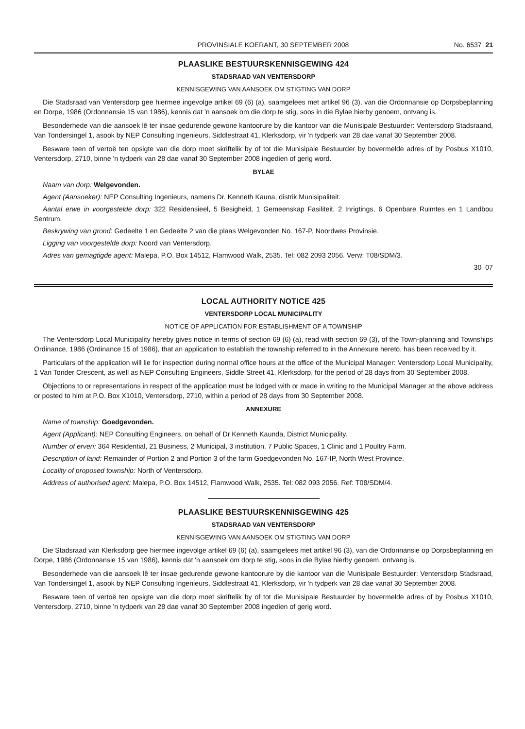PROVINSIALE KOERANT, 30 SEPTEMBER 2008 No. 6537 21
PLAASLIKE BESTUURSKENNISGEWING 424
STADSRAAD VAN VENTERSDORP
KENNISGEWING VAN AANSOEK OM STIGTING VAN DORP
Die Stadsraad van Ventersdorp gee hiermee ingevolge artikel 69 (6) (a), saamgelees met artikel 96 (3), van die Ordonnansie op Dorpsbeplanning en Dorpe, 1986 (Ordonnansie 15 van 1986), kennis dat 'n aansoek om die dorp te stig, soos in die Bylae hierby genoem, ontvang is.
Besonderhede van die aansoek lê ter insae gedurende gewone kantoorure by die kantoor van die Munisipale Bestuurder: Ventersdorp Stadsraand, Van Tondersingel 1, asook by NEP Consulting Ingenieurs, Siddlestraat 41, Klerksdorp, vir 'n tydperk van 28 dae vanaf 30 September 2008.
Besware teen of vertoë ten opsigte van die dorp moet skriftelik by of tot die Munisipale Bestuurder by bovermelde adres of by Posbus X1010, Ventersdorp, 2710, binne 'n tydperk van 28 dae vanaf 30 September 2008 ingedien of gerig word.
BYLAE
Naam van dorp: Welgevonden.
Agent (Aansoeker): NEP Consulting Ingenieurs, namens Dr. Kenneth Kauna, distrik Munisipaliteit.
Aantal erwe in voorgestelde dorp: 322 Residensieel, 5 Besigheid, 1 Gemeenskap Fasiliteit, 2 Inrigtings, 6 Openbare Ruimtes en 1 Landbou Sentrum.
Beskrywing van grond: Gedeelte 1 en Gedeelte 2 van die plaas Welgevonden No. 167-P, Noordwes Provinsie.
Ligging van voorgestelde dorp: Noord van Ventersdorp.
Adres van gemagtigde agent: Malepa, P.O. Box 14512, Flamwood Walk, 2535. Tel: 082 2093 2056. Verw: T08/SDM/3.
30–07
LOCAL AUTHORITY NOTICE 425
VENTERSDORP LOCAL MUNICIPALITY
NOTICE OF APPLICATION FOR ESTABLISHMENT OF A TOWNSHIP
The Ventersdorp Local Municipality hereby gives notice in terms of section 69 (6) (a), read with section 69 (3), of the Town-planning and Townships Ordinance, 1986 (Ordinance 15 of 1986), that an application to establish the township referred to in the Annexure hereto, has been received by it.
Particulars of the application will lie for inspection during normal office hours at the office of the Municipal Manager: Ventersdorp Local Municipality, 1 Van Tonder Crescent, as well as NEP Consulting Engineers, Siddle Street 41, Klerksdorp, for the period of 28 days from 30 September 2008.
Objections to or representations in respect of the application must be lodged with or made in writing to the Municipal Manager at the above address or posted to him at P.O. Box X1010, Ventersdorp, 2710, within a period of 28 days from 30 September 2008.
ANNEXURE
Name of township: Goedgevonden.
Agent (Applicant): NEP Consulting Engineers, on behalf of Dr Kenneth Kaunda, District Municipality.
Number of erven: 364 Residential, 21 Business, 2 Municipal, 3 institution, 7 Public Spaces, 1 Clinic and 1 Poultry Farm.
Description of land: Remainder of Portion 2 and Portion 3 of the farm Goedgevonden No. 167-IP, North West Province.
Locality of proposed township: North of Ventersdorp.
Address of authorised agent: Malepa, P.O. Box 14512, Flamwood Walk, 2535. Tel: 082 093 2056. Ref: T08/SDM/4.
PLAASLIKE BESTUURSKENNISGEWING 425
STADSRAAD VAN VENTERSDORP
KENNISGEWING VAN AANSOEK OM STIGTING VAN DORP
Die Stadsraad van Klerksdorp gee hiermee ingevolge artikel 69 (6) (a), saamgelees met artikel 96 (3), van die Ordonnansie op Dorpsbeplanning en Dorpe, 1986 (Ordonnansie 15 van 1986), kennis dat 'n aansoek om dorp te stig, soos in die Bylae hierby genoem, ontvang is.
Besonderhede van die aansoek lê ter insae gedurende gewone kantoorure by die kantoor van die Munisipale Bestuurder: Ventersdorp Stadsraad, Van Tondersingel 1, asook by NEP Consulting Ingenieurs, Siddlestraat 41, Klerksdorp, vir 'n tydperk van 28 dae vanaf 30 September 2008.
Besware teen of vertoë ten opsigte van die dorp moet skriftelik by of tot die Munisipale Bestuurder by bovermelde adres of by Posbus X1010, Ventersdorp, 2710, binne 'n tydperk van 28 dae vanaf 30 September 2008 ingedien of gerig word.